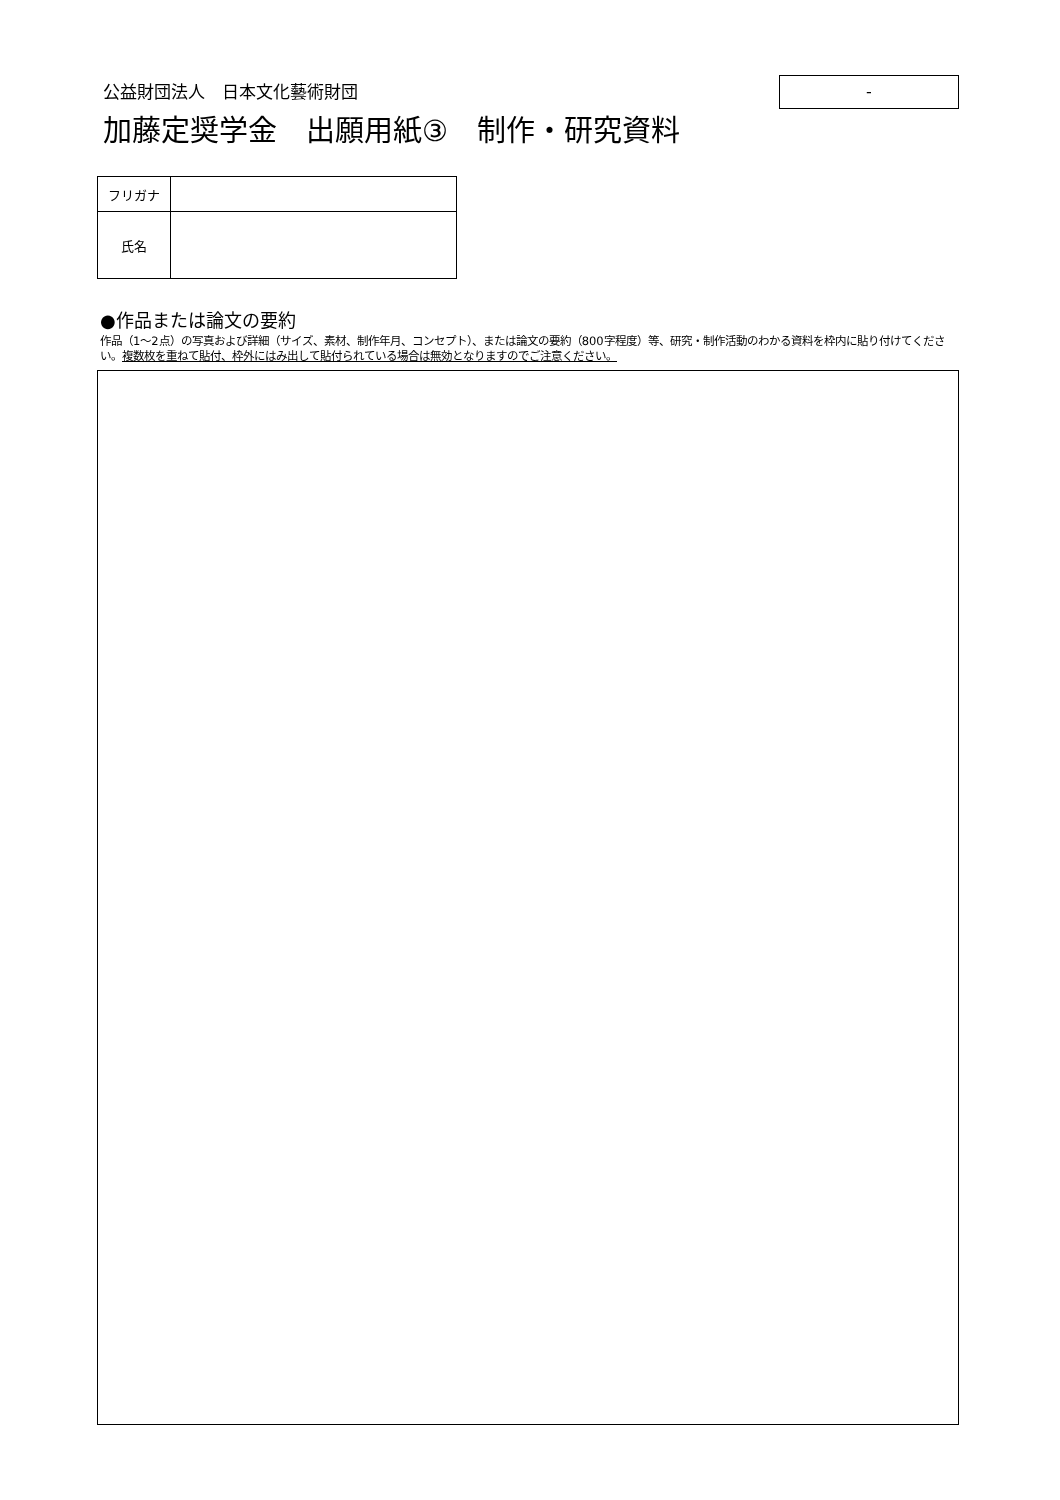公益財団法人　日本文化藝術財団
加藤定奨学金　出願用紙③　制作・研究資料
-
| フリガナ | |
| 氏名 | |
●作品または論文の要約
作品（1～2点）の写真および詳細（サイズ、素材、制作年月、コンセプト）、または論文の要約（800字程度）等、研究・制作活動のわかる資料を枠内に貼り付けてください。複数枚を重ねて貼付、枠外にはみ出して貼付られている場合は無効となりますのでご注意ください。